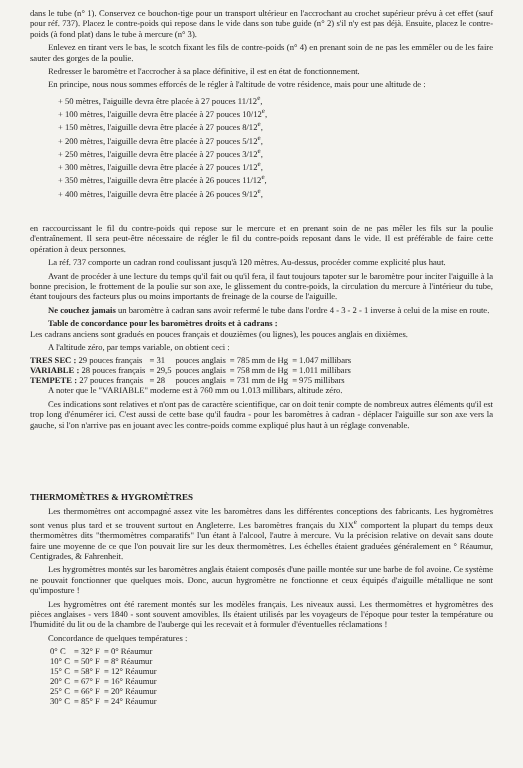dans le tube (n° 1). Conservez ce bouchon-tige pour un transport ultérieur en l'accrochant au crochet supérieur prévu à cet effet (sauf pour réf. 737). Placez le contre-poids qui repose dans le vide dans son tube guide (n° 2) s'il n'y est pas déjà. Ensuite, placez le contre-poids (à fond plat) dans le tube à mercure (n° 3).
Enlevez en tirant vers le bas, le scotch fixant les fils de contre-poids (n° 4) en prenant soin de ne pas les emmêler ou de les faire sauter des gorges de la poulie.
Redresser le baromètre et l'accrocher à sa place définitive, il est en état de fonctionnement.
En principe, nous nous sommes efforcés de le régler à l'altitude de votre résidence, mais pour une altitude de :
+ 50 mètres, l'aiguille devra être placée à 27 pouces 11/12<sup>e</sup>,
+ 100 mètres, l'aiguille devra être placée à 27 pouces 10/12<sup>e</sup>,
+ 150 mètres, l'aiguille devra être placée à 27 pouces 8/12<sup>e</sup>,
+ 200 mètres, l'aiguille devra être placée à 27 pouces 5/12<sup>e</sup>,
+ 250 mètres, l'aiguille devra être placée à 27 pouces 3/12<sup>e</sup>,
+ 300 mètres, l'aiguille devra être placée à 27 pouces 1/12<sup>e</sup>,
+ 350 mètres, l'aiguille devra être placée à 26 pouces 11/12<sup>e</sup>,
+ 400 mètres, l'aiguille devra être placée à 26 pouces 9/12<sup>e</sup>,
en raccourcissant le fil du contre-poids qui repose sur le mercure et en prenant soin de ne pas mêler les fils sur la poulie d'entraînement. Il sera peut-être nécessaire de régler le fil du contre-poids reposant dans le vide. Il est préférable de faire cette opération à deux personnes.
La réf. 737 comporte un cadran rond coulissant jusqu'à 120 mètres. Au-dessus, procéder comme explicité plus haut.
Avant de procéder à une lecture du temps qu'il fait ou qu'il fera, il faut toujours tapoter sur le baromètre pour inciter l'aiguille à la bonne precision, le frottement de la poulie sur son axe, le glissement du contre-poids, la circulation du mercure à l'intérieur du tube, étant toujours des facteurs plus ou moins importants de freinage de la course de l'aiguille.
Ne couchez jamais un baromètre à cadran sans avoir refermé le tube dans l'ordre 4 - 3 - 2 - 1 inverse à celui de la mise en route.
Table de concordance pour les baromètres droits et à cadrans :
Les cadrans anciens sont gradués en pouces français et douzièmes (ou lignes), les pouces anglais en dixièmes.
A l'altitude zéro, par temps variable, on obtient ceci :
| TRES SEC : 29 pouces français | = 31 | pouces anglais | = 785 mm de Hg | = 1.047 millibars |
| VARIABLE : 28 pouces français | = 29,5 | pouces anglais | = 758 mm de Hg | = 1.011 millibars |
| TEMPETE : 27 pouces français | = 28 | pouces anglais | = 731 mm de Hg | = 975 millibars |
A noter que le "VARIABLE" moderne est à 760 mm ou 1.013 millibars, altitude zéro.
Ces indications sont relatives et n'ont pas de caractère scientifique, car on doit tenir compte de nombreux autres éléments qu'il est trop long d'énumérer ici. C'est aussi de cette base qu'il faudra - pour les baromètres à cadran - déplacer l'aiguille sur son axe vers la gauche, si l'on n'arrive pas en jouant avec les contre-poids comme expliqué plus haut à un réglage convenable.
THERMOMÈTRES & HYGROMÈTRES
Les thermomètres ont accompagné assez vite les baromètres dans les différentes conceptions des fabricants. Les hygromètres sont venus plus tard et se trouvent surtout en Angleterre. Les baromètres français du XIX<sup>e</sup> comportent la plupart du temps deux thermomètres dits "thermomètres comparatifs" l'un étant à l'alcool, l'autre à mercure. Vu la précision relative on devait sans doute faire une moyenne de ce que l'on pouvait lire sur les deux thermomètres. Les échelles étaient graduées généralement en ° Réaumur, Centigrades, & Fahrenheit.
Les hygromètres montés sur les baromètres anglais étaient composés d'une paille montée sur une barbe de fol avoine. Ce système ne pouvait fonctionner que quelques mois. Donc, aucun hygromètre ne fonctionne et ceux équipés d'aiguille métallique ne sont qu'imposture !
Les hygromètres ont été rarement montés sur les modèles français. Les niveaux aussi. Les thermomètres et hygromètres des pièces anglaises - vers 1840 - sont souvent amovibles. Ils étaient utilisés par les voyageurs de l'époque pour tester la température ou l'humidité du lit ou de la chambre de l'auberge qui les recevait et à formuler d'éventuelles réclamations !
Concordance de quelques températures :
| 0° C | = 32° F | = 0° Réaumur |
| 10° C | = 50° F | = 8° Réaumur |
| 15° C | = 58° F | = 12° Réaumur |
| 20° C | = 67° F | = 16° Réaumur |
| 25° C | = 66° F | = 20° Réaumur |
| 30° C | = 85° F | = 24° Réaumur |